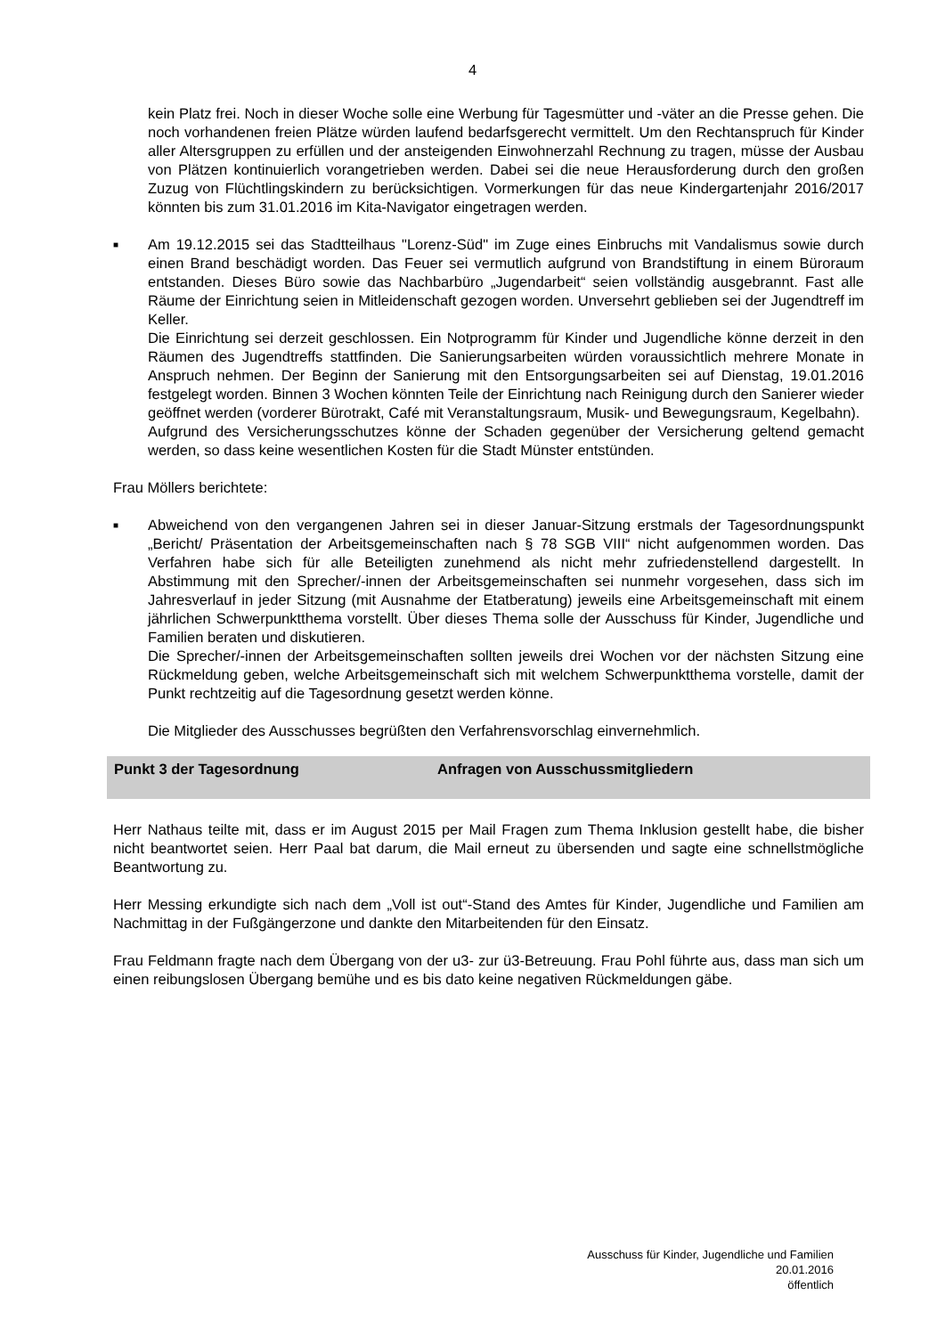4
kein Platz frei. Noch in dieser Woche solle eine Werbung für Tagesmütter und -väter an die Presse gehen. Die noch vorhandenen freien Plätze würden laufend bedarfsgerecht vermittelt. Um den Rechtanspruch für Kinder aller Altersgruppen zu erfüllen und der ansteigenden Einwohnerzahl Rechnung zu tragen, müsse der Ausbau von Plätzen kontinuierlich vorangetrieben werden. Dabei sei die neue Herausforderung durch den großen Zuzug von Flüchtlingskindern zu berücksichtigen. Vormerkungen für das neue Kindergartenjahr 2016/2017 könnten bis zum 31.01.2016 im Kita-Navigator eingetragen werden.
■
Am 19.12.2015 sei das Stadtteilhaus "Lorenz-Süd" im Zuge eines Einbruchs mit Vandalismus sowie durch einen Brand beschädigt worden. Das Feuer sei vermutlich aufgrund von Brandstiftung in einem Büroraum entstanden. Dieses Büro sowie das Nachbarbüro „Jugendarbeit“ seien vollständig ausgebrannt. Fast alle Räume der Einrichtung seien in Mitleidenschaft gezogen worden. Unversehrt geblieben sei der Jugendtreff im Keller.
Die Einrichtung sei derzeit geschlossen. Ein Notprogramm für Kinder und Jugendliche könne derzeit in den Räumen des Jugendtreffs stattfinden. Die Sanierungsarbeiten würden voraussichtlich mehrere Monate in Anspruch nehmen. Der Beginn der Sanierung mit den Entsorgungsarbeiten sei auf Dienstag, 19.01.2016 festgelegt worden. Binnen 3 Wochen könnten Teile der Einrichtung nach Reinigung durch den Sanierer wieder geöffnet werden (vorderer Bürotrakt, Café mit Veranstaltungsraum, Musik- und Bewegungsraum, Kegelbahn).
Aufgrund des Versicherungsschutzes könne der Schaden gegenüber der Versicherung geltend gemacht werden, so dass keine wesentlichen Kosten für die Stadt Münster entstünden.
Frau Möllers berichtete:
■
Abweichend von den vergangenen Jahren sei in dieser Januar-Sitzung erstmals der Tagesordnungspunkt „Bericht/ Präsentation der Arbeitsgemeinschaften nach § 78 SGB VIII“ nicht aufgenommen worden. Das Verfahren habe sich für alle Beteiligten zunehmend als nicht mehr zufriedenstellend dargestellt. In Abstimmung mit den Sprecher/-innen der Arbeitsgemeinschaften sei nunmehr vorgesehen, dass sich im Jahresverlauf in jeder Sitzung (mit Ausnahme der Etatberatung) jeweils eine Arbeitsgemeinschaft mit einem jährlichen Schwerpunktthema vorstellt. Über dieses Thema solle der Ausschuss für Kinder, Jugendliche und Familien beraten und diskutieren.
Die Sprecher/-innen der Arbeitsgemeinschaften sollten jeweils drei Wochen vor der nächsten Sitzung eine Rückmeldung geben, welche Arbeitsgemeinschaft sich mit welchem Schwerpunktthema vorstelle, damit der Punkt rechtzeitig auf die Tagesordnung gesetzt werden könne.
Die Mitglieder des Ausschusses begrüßten den Verfahrensvorschlag einvernehmlich.
Punkt 3 der Tagesordnung Anfragen von Ausschussmitgliedern
Herr Nathaus teilte mit, dass er im August 2015 per Mail Fragen zum Thema Inklusion gestellt habe, die bisher nicht beantwortet seien. Herr Paal bat darum, die Mail erneut zu übersenden und sagte eine schnellstmögliche Beantwortung zu.
Herr Messing erkundigte sich nach dem „Voll ist out“-Stand des Amtes für Kinder, Jugendliche und Familien am Nachmittag in der Fußgängerzone und dankte den Mitarbeitenden für den Einsatz.
Frau Feldmann fragte nach dem Übergang von der u3- zur ü3-Betreuung. Frau Pohl führte aus, dass man sich um einen reibungslosen Übergang bemühe und es bis dato keine negativen Rückmeldungen gäbe.
Ausschuss für Kinder, Jugendliche und Familien
20.01.2016
öffentlich